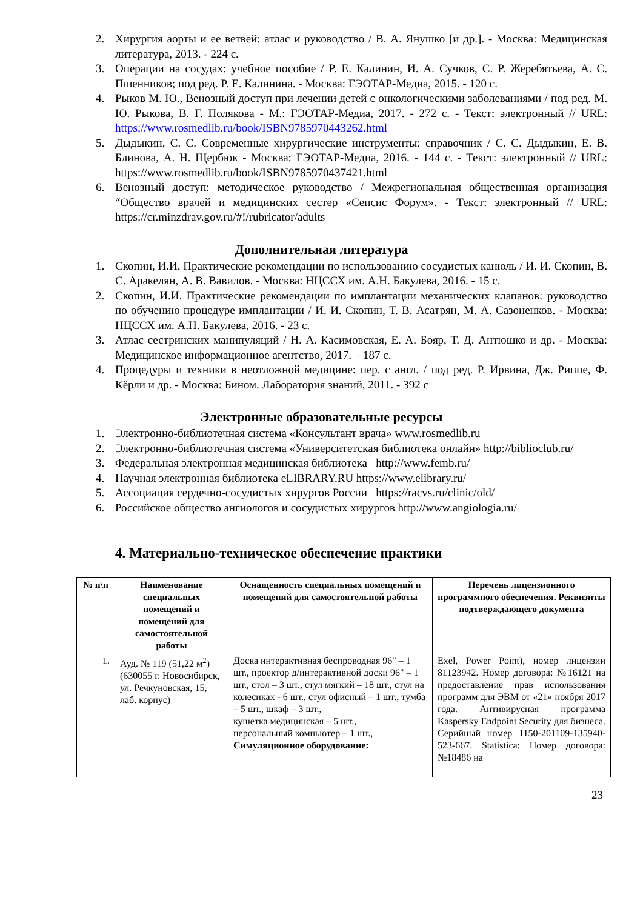2. Хирургия аорты и ее ветвей: атлас и руководство / В. А. Янушко [и др.]. - Москва: Медицинская литература, 2013. - 224 с.
3. Операции на сосудах: учебное пособие / Р. Е. Калинин, И. А. Сучков, С. Р. Жеребятьева, А. С. Пшенников; под ред. Р. Е. Калинина. - Москва: ГЭОТАР-Медиа, 2015. - 120 с.
4. Рыков М. Ю., Венозный доступ при лечении детей с онкологическими заболеваниями / под ред. М. Ю. Рыкова, В. Г. Полякова - М.: ГЭОТАР-Медиа, 2017. - 272 с. - Текст: электронный // URL: https://www.rosmedlib.ru/book/ISBN9785970443262.html
5. Дыдыкин, С. С. Современные хирургические инструменты: справочник / С. С. Дыдыкин, Е. В. Блинова, А. Н. Щербюк - Москва: ГЭОТАР-Медиа, 2016. - 144 с. - Текст: электронный // URL: https://www.rosmedlib.ru/book/ISBN9785970437421.html
6. Венозный доступ: методическое руководство / Межрегиональная общественная организация “Общество врачей и медицинских сестер «Сепсис Форум». - Текст: электронный // URL: https://cr.minzdrav.gov.ru/#!/rubricator/adults
Дополнительная литература
1. Скопин, И.И. Практические рекомендации по использованию сосудистых канюль / И. И. Скопин, В. С. Аракелян, А. В. Вавилов. - Москва: НЦССХ им. А.Н. Бакулева, 2016. - 15 с.
2. Скопин, И.И. Практические рекомендации по имплантации механических клапанов: руководство по обучению процедуре имплантации / И. И. Скопин, Т. В. Асатрян, М. А. Сазоненков. - Москва: НЦССХ им. А.Н. Бакулева, 2016. - 23 с.
3. Атлас сестринских манипуляций / Н. А. Касимовская, Е. А. Бояр, Т. Д. Антюшко и др. - Москва: Медицинское информационное агентство, 2017. – 187 с.
4. Процедуры и техники в неотложной медицине: пер. с англ. / под ред. Р. Ирвина, Дж. Риппе, Ф. Кёрли и др. - Москва: Бином. Лаборатория знаний, 2011. - 392 с
Электронные образовательные ресурсы
1. Электронно-библиотечная система «Консультант врача» www.rosmedlib.ru
2. Электронно-библиотечная система «Университетская библиотека онлайн» http://biblioclub.ru/
3. Федеральная электронная медицинская библиотека http://www.femb.ru/
4. Научная электронная библиотека eLIBRARY.RU https://www.elibrary.ru/
5. Ассоциация сердечно-сосудистых хирургов России https://racvs.ru/clinic/old/
6. Российское общество ангиологов и сосудистых хирургов http://www.angiologia.ru/
4. Материально-техническое обеспечение практики
| № п\п | Наименование специальных помещений и помещений для самостоятельной работы | Оснащенность специальных помещений и помещений для самостоятельной работы | Перечень лицензионного программного обеспечения. Реквизиты подтверждающего документа |
| --- | --- | --- | --- |
| 1. | Ауд. № 119 (51,22 м<sup>2</sup>) (630055 г. Новосибирск, ул. Речкуновская, 15, лаб. корпус) | Доска интерактивная беспроводная 96" – 1 шт., проектор д/интерактивной доски 96" – 1 шт., стол – 3 шт., стул мягкий – 18 шт., стул на колесиках - 6 шт., стул офисный – 1 шт., тумба – 5 шт., шкаф – 3 шт., кушетка медицинская – 5 шт., персональный компьютер – 1 шт., Симуляционное оборудование: | Exel, Power Point), номер лицензии 81123942. Номер договора: №16121 на предоставление прав использования программ для ЭВМ от «21» ноября 2017 года. Антивирусная программа Kaspersky Endpoint Security для бизнеса. Серийный номер 1150-201109-135940-523-667. Statistica: Номер договора: №18486 на |
23